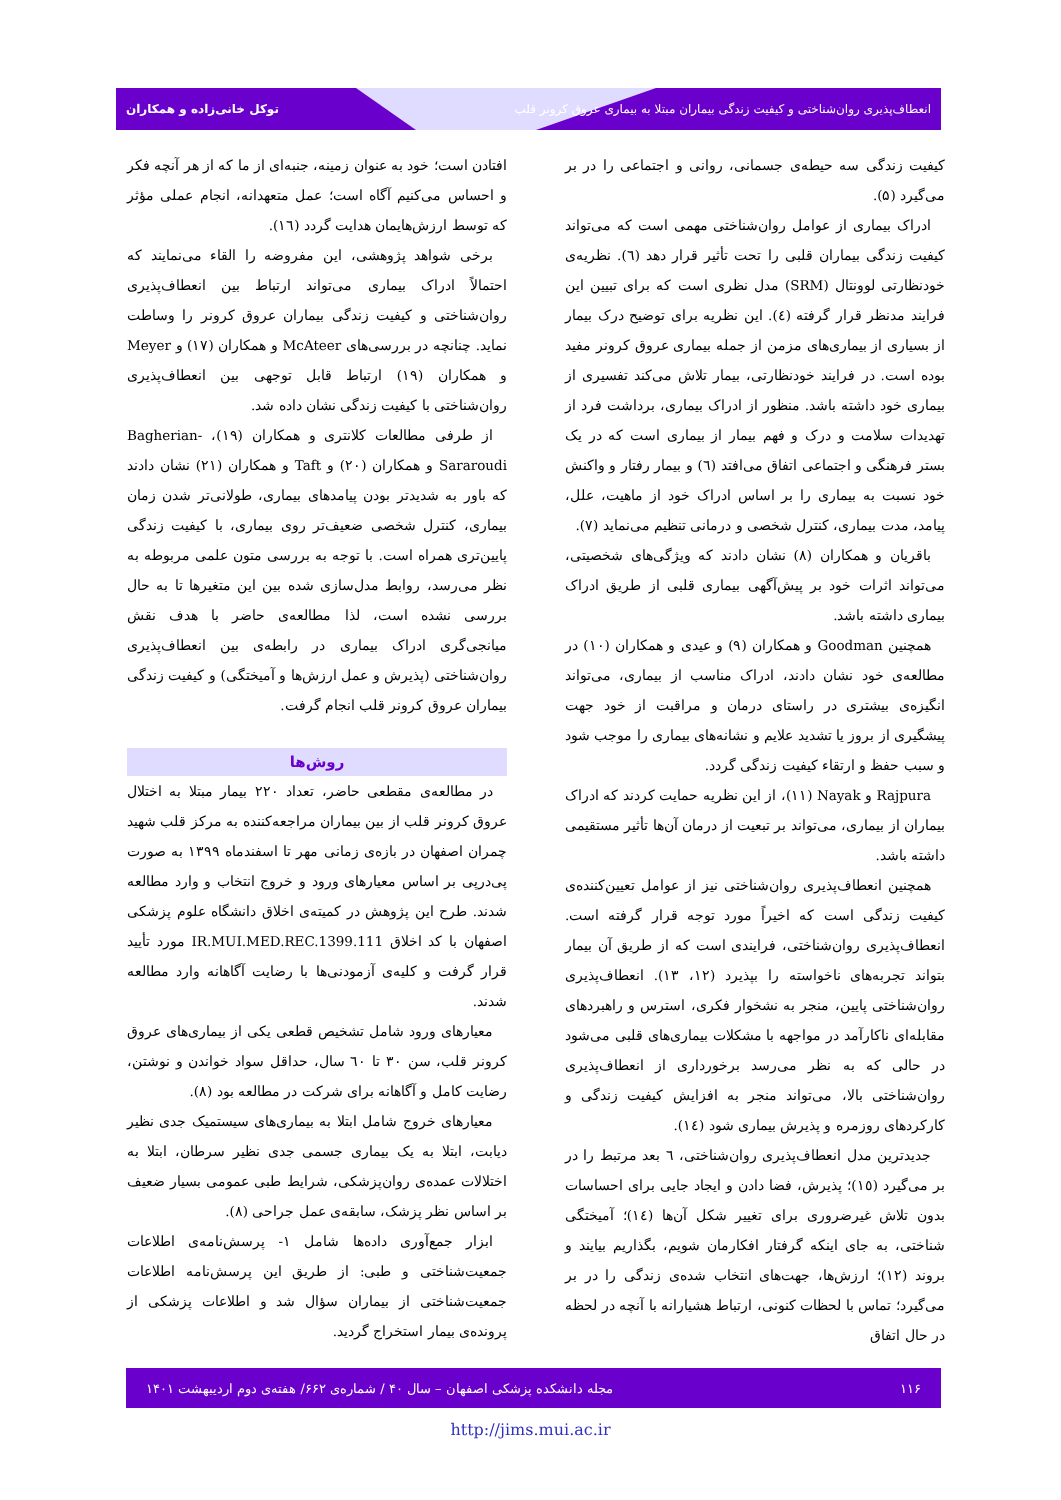انعطاف‌پذیری روان‌شناختی و کیفیت زندگی بیماران مبتلا به بیماری عروق کرونر قلب توکل خانی‌زاده و همکاران
کیفیت زندگی سه حیطه‌ی جسمانی، روانی و اجتماعی را در بر می‌گیرد (۵).
ادراک بیماری از عوامل روان‌شناختی مهمی است که می‌تواند کیفیت زندگی بیماران قلبی را تحت تأثیر قرار دهد (٦). نظریه‌ی خودنظارتی لوونتال (SRM) مدل نظری است که برای تبیین این فرایند مدنظر قرار گرفته (٤). این نظریه برای توضیح درک بیمار از بسیاری از بیماری‌های مزمن از جمله بیماری عروق کرونر مفید بوده است. در فرایند خودنظارتی، بیمار تلاش می‌کند تفسیری از بیماری خود داشته باشد. منظور از ادراک بیماری، برداشت فرد از تهدیدات سلامت و درک و فهم بیمار از بیماری است که در یک بستر فرهنگی و اجتماعی اتفاق می‌افتد (٦) و بیمار رفتار و واکنش خود نسبت به بیماری را بر اساس ادراک خود از ماهیت، علل، پیامد، مدت بیماری، کنترل شخصی و درمانی تنظیم می‌نماید (٧).
باقریان و همکاران (٨) نشان دادند که ویژگی‌های شخصیتی، می‌تواند اثرات خود بر پیش‌آگهی بیماری قلبی از طریق ادراک بیماری داشته باشد.
همچنین Goodman و همکاران (٩) و عیدی و همکاران (١٠) در مطالعه‌ی خود نشان دادند، ادراک مناسب از بیماری، می‌تواند انگیزه‌ی بیشتری در راستای درمان و مراقبت از خود جهت پیشگیری از بروز یا تشدید علایم و نشانه‌های بیماری را موجب شود و سبب حفظ و ارتقاء کیفیت زندگی گردد.
Rajpura و Nayak (١١)، از این نظریه حمایت کردند که ادراک بیماران از بیماری، می‌تواند بر تبعیت از درمان آن‌ها تأثیر مستقیمی داشته باشد.
همچنین انعطاف‌پذیری روان‌شناختی نیز از عوامل تعیین‌کننده‌ی کیفیت زندگی است که اخیراً مورد توجه قرار گرفته است. انعطاف‌پذیری روان‌شناختی، فرایندی است که از طریق آن بیمار بتواند تجربه‌های ناخواسته را بپذیرد (١٢، ١٣). انعطاف‌پذیری روان‌شناختی پایین، منجر به نشخوار فکری، استرس و راهبردهای مقابله‌ای ناکارآمد در مواجهه با مشکلات بیماری‌های قلبی می‌شود در حالی که به نظر می‌رسد برخورداری از انعطاف‌پذیری روان‌شناختی بالا، می‌تواند منجر به افزایش کیفیت زندگی و کارکردهای روزمره و پذیرش بیماری شود (١٤).
جدیدترین مدل انعطاف‌پذیری روان‌شناختی، ٦ بعد مرتبط را در بر می‌گیرد (١٥)؛ پذیرش، فضا دادن و ایجاد جایی برای احساسات بدون تلاش غیرضروری برای تغییر شکل آن‌ها (١٤)؛ آمیختگی شناختی، به جای اینکه گرفتار افکارمان شویم، بگذاریم بیایند و بروند (١٢)؛ ارزش‌ها، جهت‌های انتخاب شده‌ی زندگی را در بر می‌گیرد؛ تماس با لحظات کنونی، ارتباط هشیارانه با آنچه در لحظه در حال اتفاق
افتادن است؛ خود به عنوان زمینه، جنبه‌ای از ما که از هر آنچه فکر و احساس می‌کنیم آگاه است؛ عمل متعهدانه، انجام عملی مؤثر که توسط ارزش‌هایمان هدایت گردد (١٦).
برخی شواهد پژوهشی، این مفروضه را القاء می‌نمایند که احتمالاً ادراک بیماری می‌تواند ارتباط بین انعطاف‌پذیری روان‌شناختی و کیفیت زندگی بیماران عروق کرونر را وساطت نماید. چنانچه در بررسی‌های McAteer و همکاران (١٧) و Meyer و همکاران (١٩) ارتباط قابل توجهی بین انعطاف‌پذیری روان‌شناختی با کیفیت زندگی نشان داده شد.
از طرفی مطالعات کلانتری و همکاران (١٩)، Bagherian-Sararoudi و همکاران (٢٠) و Taft و همکاران (٢١) نشان دادند که باور به شدیدتر بودن پیامدهای بیماری، طولانی‌تر شدن زمان بیماری، کنترل شخصی ضعیف‌تر روی بیماری، با کیفیت زندگی پایین‌تری همراه است. با توجه به بررسی متون علمی مربوطه به نظر می‌رسد، روابط مدل‌سازی شده بین این متغیرها تا به حال بررسی نشده است، لذا مطالعه‌ی حاضر با هدف نقش میانجی‌گری ادراک بیماری در رابطه‌ی بین انعطاف‌پذیری روان‌شناختی (پذیرش و عمل ارزش‌ها و آمیختگی) و کیفیت زندگی بیماران عروق کرونر قلب انجام گرفت.
روش‌ها
در مطالعه‌ی مقطعی حاضر، تعداد ٢٢٠ بیمار مبتلا به اختلال عروق کرونر قلب از بین بیماران مراجعه‌کننده به مرکز قلب شهید چمران اصفهان در بازه‌ی زمانی مهر تا اسفندماه ١٣٩٩ به صورت پی‌درپی بر اساس معیارهای ورود و خروج انتخاب و وارد مطالعه شدند. طرح این پژوهش در کمیته‌ی اخلاق دانشگاه علوم پزشکی اصفهان با کد اخلاق IR.MUI.MED.REC.1399.111 مورد تأیید قرار گرفت و کلیه‌ی آزمودنی‌ها با رضایت آگاهانه وارد مطالعه شدند.
معیارهای ورود شامل تشخیص قطعی یکی از بیماری‌های عروق کرونر قلب، سن ٣٠ تا ٦٠ سال، حداقل سواد خواندن و نوشتن، رضایت کامل و آگاهانه برای شرکت در مطالعه بود (٨).
معیارهای خروج شامل ابتلا به بیماری‌های سیستمیک جدی نظیر دیابت، ابتلا به یک بیماری جسمی جدی نظیر سرطان، ابتلا به اختلالات عمده‌ی روان‌پزشکی، شرایط طبی عمومی بسیار ضعیف بر اساس نظر پزشک، سابقه‌ی عمل جراحی (٨).
ابزار جمع‌آوری داده‌ها شامل ١- پرسش‌نامه‌ی اطلاعات جمعیت‌شناختی و طبی: از طریق این پرسش‌نامه اطلاعات جمعیت‌شناختی از بیماران سؤال شد و اطلاعات پزشکی از پرونده‌ی بیمار استخراج گردید.
۱۱۶ مجله دانشکده پزشکی اصفهان – سال ۴۰ / شماره‌ی ۶۶۲/ هفته‌ی دوم اردیبهشت ۱۴۰۱
http://jims.mui.ac.ir